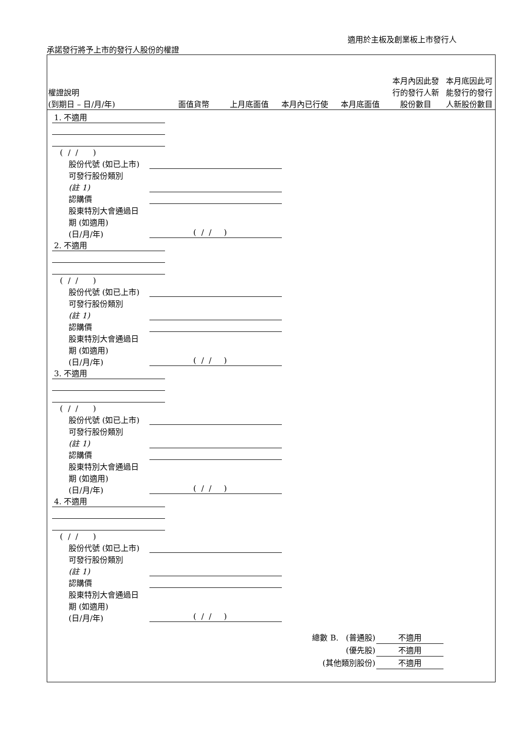適用於主板及創業板上市發行人
承諾發行將予上市的發行人股份的權證
| 權證說明 (到期日 – 日/月/年) | 面值貨幣 | 上月底面值 | 本月內已行使 | 本月底面值 | 本月內因此發行的發行人新股份數目 | 本月底因此可能發行的發行人新股份數目 |
| --- | --- | --- | --- | --- | --- | --- |
1. 不適用
( / / )
股份代號 (如已上市)
可發行股份類別
(註 1)
認購價
股東特別大會通過日
期 (如適用)
(日/月/年)
( / / )
2. 不適用
( / / )
股份代號 (如已上市)
可發行股份類別
(註 1)
認購價
股東特別大會通過日
期 (如適用)
(日/月/年)
( / / )
3. 不適用
( / / )
股份代號 (如已上市)
可發行股份類別
(註 1)
認購價
股東特別大會通過日
期 (如適用)
(日/月/年)
( / / )
4. 不適用
( / / )
股份代號 (如已上市)
可發行股份類別
(註 1)
認購價
股東特別大會通過日
期 (如適用)
(日/月/年)
( / / )
總數 B. (普通股)
(優先股)
(其他類別股份)
不適用
不適用
不適用